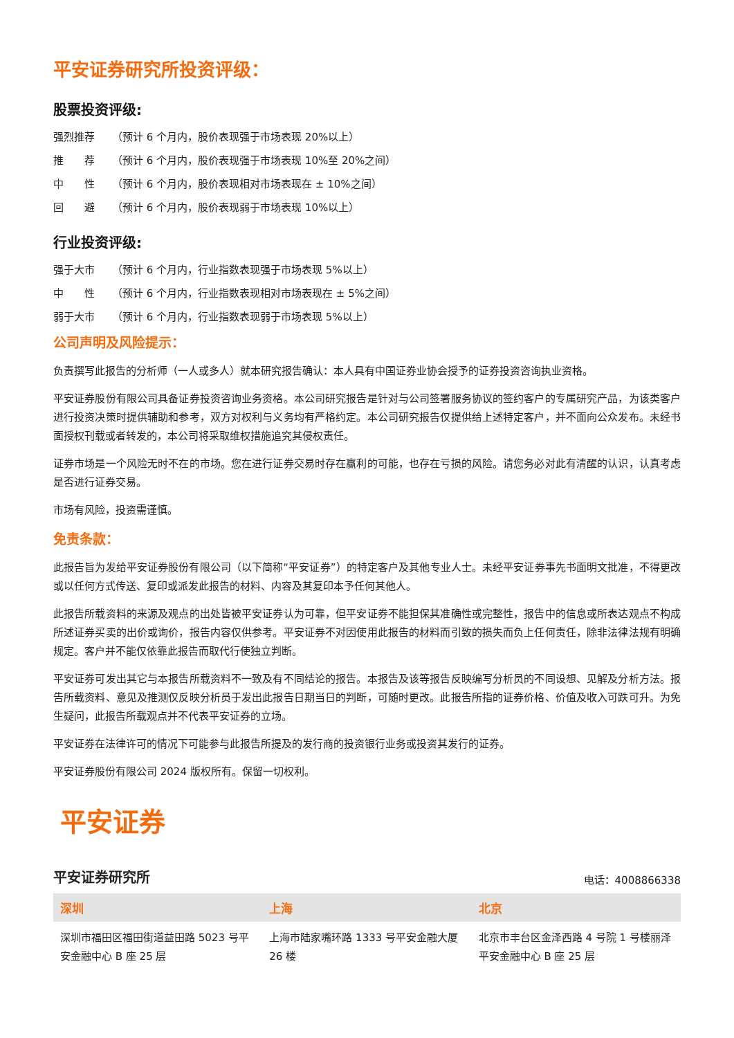平安证券研究所投资评级：
股票投资评级:
强烈推荐 （预计 6 个月内，股价表现强于市场表现 20%以上）
推　　荐 （预计 6 个月内，股价表现强于市场表现 10%至 20%之间）
中　　性 （预计 6 个月内，股价表现相对市场表现在 ± 10%之间）
回　　避 （预计 6 个月内，股价表现弱于市场表现 10%以上）
行业投资评级:
强于大市 （预计 6 个月内，行业指数表现强于市场表现 5%以上）
中　　性 （预计 6 个月内，行业指数表现相对市场表现在 ± 5%之间）
弱于大市 （预计 6 个月内，行业指数表现弱于市场表现 5%以上）
公司声明及风险提示：
负责撰写此报告的分析师（一人或多人）就本研究报告确认：本人具有中国证券业协会授予的证券投资咨询执业资格。
平安证券股份有限公司具备证券投资咨询业务资格。本公司研究报告是针对与公司签署服务协议的签约客户的专属研究产品，为该类客户进行投资决策时提供辅助和参考，双方对权利与义务均有严格约定。本公司研究报告仅提供给上述特定客户，并不面向公众发布。未经书面授权刊载或者转发的，本公司将采取维权措施追究其侵权责任。
证券市场是一个风险无时不在的市场。您在进行证券交易时存在赢利的可能，也存在亏损的风险。请您务必对此有清醒的认识，认真考虑是否进行证券交易。
市场有风险，投资需谨慎。
免责条款：
此报告旨为发给平安证券股份有限公司（以下简称“平安证券”）的特定客户及其他专业人士。未经平安证券事先书面明文批准，不得更改或以任何方式传送、复印或派发此报告的材料、内容及其复印本予任何其他人。
此报告所载资料的来源及观点的出处皆被平安证券认为可靠，但平安证券不能担保其准确性或完整性，报告中的信息或所表达观点不构成所述证券买卖的出价或询价，报告内容仅供参考。平安证券不对因使用此报告的材料而引致的损失而负上任何责任，除非法律法规有明确规定。客户并不能仅依靠此报告而取代行使独立判断。
平安证券可发出其它与本报告所载资料不一致及有不同结论的报告。本报告及该等报告反映编写分析员的不同设想、见解及分析方法。报告所载资料、意见及推测仅反映分析员于发出此报告日期当日的判断，可随时更改。此报告所指的证券价格、价值及收入可跌可升。为免生疑问，此报告所载观点并不代表平安证券的立场。
平安证券在法律许可的情况下可能参与此报告所提及的发行商的投资银行业务或投资其发行的证券。
平安证券股份有限公司 2024 版权所有。保留一切权利。
平安证券
平安证券研究所 电话：4008866338
| 深圳 | 上海 | 北京 |
| --- | --- | --- |
| 深圳市福田区福田街道益田路 5023 号平安金融中心 B 座 25 层 | 上海市陆家嘴环路 1333 号平安金融大厦 26 楼 | 北京市丰台区金泽西路 4 号院 1 号楼丽泽平安金融中心 B 座 25 层 |